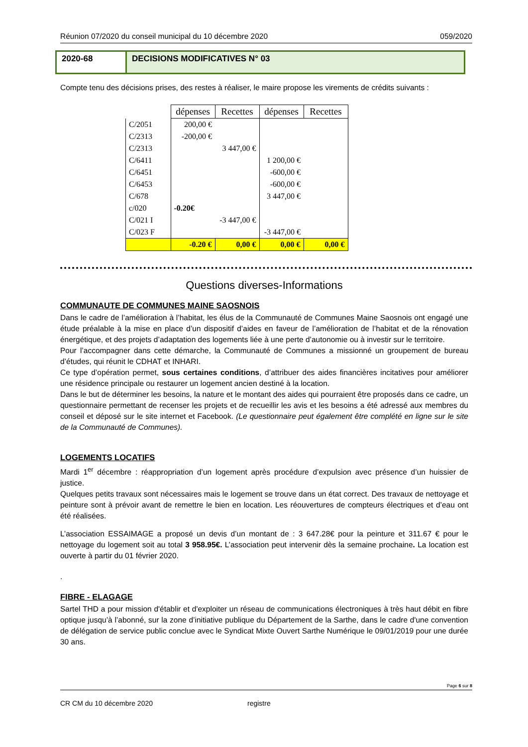Réunion 07/2020 du conseil municipal du 10 décembre 2020 059/2020
2020-68 DECISIONS MODIFICATIVES N° 03
Compte tenu des décisions prises, des restes à réaliser, le maire propose les virements de crédits suivants :
| | dépenses | Recettes | dépenses | Recettes |
| C/2051 | 200,00 € | | | |
| C/2313 | -200,00 € | | | |
| C/2313 | | 3 447,00 € | | |
| C/6411 | | | 1 200,00 € | |
| C/6451 | | | -600,00 € | |
| C/6453 | | | -600,00 € | |
| C/678 | | | 3 447,00 € | |
| c/020 | -0.20€ | | | |
| C/021 I | | -3 447,00 € | | |
| C/023 F | | | -3 447,00 € | |
| | -0.20 € | 0,00 € | 0,00 € | 0,00 € |
Questions diverses-Informations
COMMUNAUTE DE COMMUNES MAINE SAOSNOIS
Dans le cadre de l’amélioration à l’habitat, les élus de la Communauté de Communes Maine Saosnois ont engagé une étude préalable à la mise en place d’un dispositif d’aides en faveur de l’amélioration de l’habitat et de la rénovation énergétique, et des projets d’adaptation des logements liée à une perte d’autonomie ou à investir sur le territoire.
Pour l’accompagner dans cette démarche, la Communauté de Communes a missionné un groupement de bureau d’études, qui réunit le CDHAT et INHARI.
Ce type d’opération permet, sous certaines conditions, d’attribuer des aides financières incitatives pour améliorer une résidence principale ou restaurer un logement ancien destiné à la location.
Dans le but de déterminer les besoins, la nature et le montant des aides qui pourraient être proposés dans ce cadre, un questionnaire permettant de recenser les projets et de recueillir les avis et les besoins a été adressé aux membres du conseil et déposé sur le site internet et Facebook. (Le questionnaire peut également être complété en ligne sur le site de la Communauté de Communes).
LOGEMENTS LOCATIFS
Mardi 1<sup>er</sup> décembre : réappropriation d’un logement après procédure d’expulsion avec présence d’un huissier de justice.
Quelques petits travaux sont nécessaires mais le logement se trouve dans un état correct. Des travaux de nettoyage et peinture sont à prévoir avant de remettre le bien en location. Les réouvertures de compteurs électriques et d’eau ont été réalisées.
L’association ESSAIMAGE a proposé un devis d’un montant de : 3 647.28€ pour la peinture et 311.67 € pour le nettoyage du logement soit au total 3 958.95€. L’association peut intervenir dès la semaine prochaine. La location est ouverte à partir du 01 février 2020.
.
FIBRE - ELAGAGE
Sartel THD a pour mission d'établir et d'exploiter un réseau de communications électroniques à très haut débit en fibre optique jusqu’à l’abonné, sur la zone d’initiative publique du Département de la Sarthe, dans le cadre d'une convention de délégation de service public conclue avec le Syndicat Mixte Ouvert Sarthe Numérique le 09/01/2019 pour une durée 30 ans.
Page 6 sur 8
CR CM du 10 décembre 2020 registre